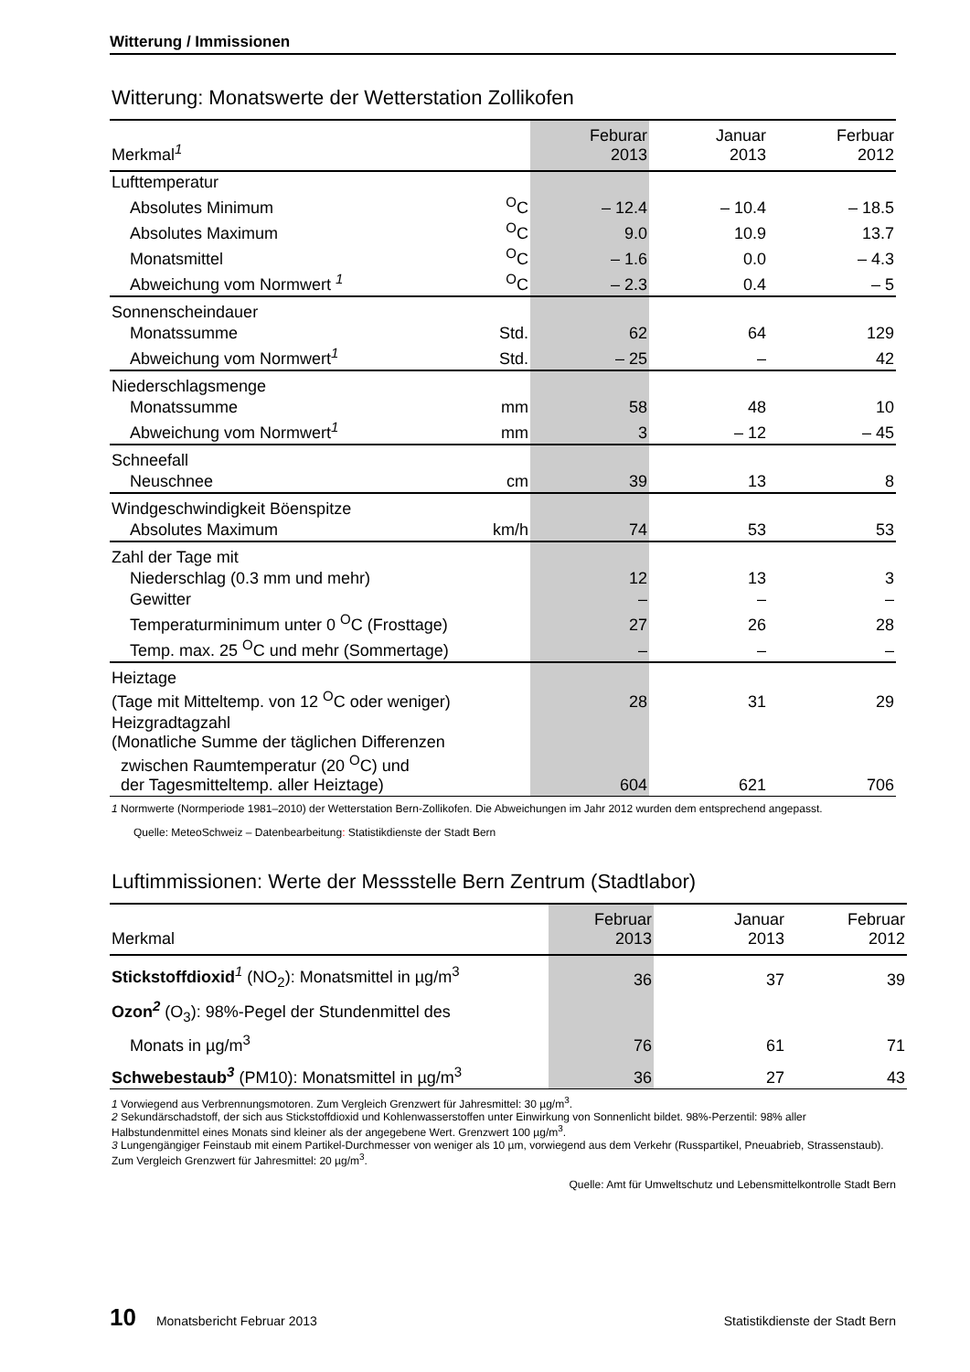Witterung / Immissionen
Witterung: Monatswerte der Wetterstation Zollikofen
| Merkmal<sup>1</sup> | | Feburar 2013 | Januar 2013 | Ferbuar 2012 |
| --- | --- | --- | --- | --- |
| Lufttemperatur | | | | |
| Absolutes Minimum | <sup>O</sup>C | – 12.4 | – 10.4 | – 18.5 |
| Absolutes Maximum | <sup>O</sup>C | 9.0 | 10.9 | 13.7 |
| Monatsmittel | <sup>O</sup>C | – 1.6 | 0.0 | – 4.3 |
| Abweichung vom Normwert <sup>1</sup> | <sup>O</sup>C | – 2.3 | 0.4 | – 5 |
| Sonnenscheindauer | | | | |
| Monatssumme | Std. | 62 | 64 | 129 |
| Abweichung vom Normwert<sup>1</sup> | Std. | – 25 | – | 42 |
| Niederschlagsmenge | | | | |
| Monatssumme | mm | 58 | 48 | 10 |
| Abweichung vom Normwert<sup>1</sup> | mm | 3 | – 12 | – 45 |
| Schneefall | | | | |
| Neuschnee | cm | 39 | 13 | 8 |
| Windgeschwindigkeit Böenspitze | | | | |
| Absolutes Maximum | km/h | 74 | 53 | 53 |
| Zahl der Tage mit | | | | |
| Niederschlag (0.3 mm und mehr) | | 12 | 13 | 3 |
| Gewitter | | – | – | – |
| Temperaturminimum unter 0 <sup>O</sup>C (Frosttage) | | 27 | 26 | 28 |
| Temp. max. 25 <sup>O</sup>C und mehr (Sommertage) | | – | – | – |
| Heiztage (Tage mit Mitteltemp. von 12 <sup>O</sup>C oder weniger) | | 28 | 31 | 29 |
| Heizgradtagzahl (Monatliche Summe der täglichen Differenzen zwischen Raumtemperatur (20 <sup>O</sup>C) und der Tagesmitteltemp. aller Heiztage) | | 604 | 621 | 706 |
1 Normwerte (Normperiode 1981–2010) der Wetterstation Bern-Zollikofen. Die Abweichungen im Jahr 2012 wurden dem entsprechend angepasst.
Quelle: MeteoSchweiz – Datenbearbeitung: Statistikdienste der Stadt Bern
Luftimmissionen: Werte der Messstelle Bern Zentrum (Stadtlabor)
| Merkmal | Februar 2013 | Januar 2013 | Februar 2012 |
| --- | --- | --- | --- |
| Stickstoffdioxid<sup>1</sup> (NO<sub>2</sub>): Monatsmittel in µg/m<sup>3</sup> | 36 | 37 | 39 |
| Ozon<sup>2</sup> (O<sub>3</sub>): 98%-Pegel der Stundenmittel des | | | |
| Monats in µg/m<sup>3</sup> | 76 | 61 | 71 |
| Schwebestaub<sup>3</sup> (PM10): Monatsmittel in µg/m<sup>3</sup> | 36 | 27 | 43 |
1 Vorwiegend aus Verbrennungsmotoren. Zum Vergleich Grenzwert für Jahresmittel: 30 µg/m<sup>3</sup>.
2 Sekundärschadstoff, der sich aus Stickstoffdioxid und Kohlenwasserstoffen unter Einwirkung von Sonnenlicht bildet. 98%-Perzentil: 98% aller Halbstundenmittel eines Monats sind kleiner als der angegebene Wert. Grenzwert 100 µg/m<sup>3</sup>.
3 Lungengängiger Feinstaub mit einem Partikel-Durchmesser von weniger als 10 µm, vorwiegend aus dem Verkehr (Russpartikel, Pneuabrieb, Strassenstaub). Zum Vergleich Grenzwert für Jahresmittel: 20 µg/m<sup>3</sup>.
Quelle: Amt für Umweltschutz und Lebensmittelkontrolle Stadt Bern
10 Monatsbericht Februar 2013 Statistikdienste der Stadt Bern